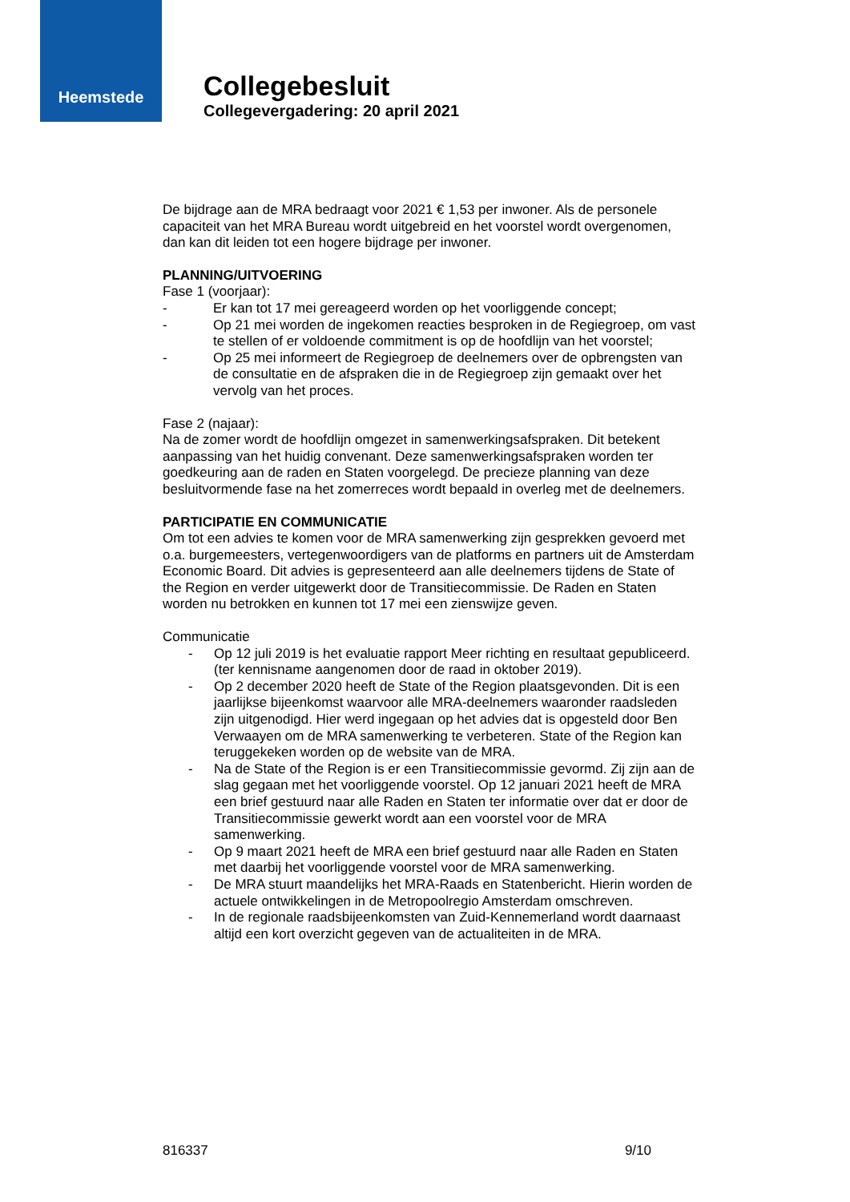Heemstede
Collegebesluit
Collegevergadering: 20 april 2021
De bijdrage aan de MRA bedraagt voor 2021 € 1,53 per inwoner. Als de personele capaciteit van het MRA Bureau wordt uitgebreid en het voorstel wordt overgenomen, dan kan dit leiden tot een hogere bijdrage per inwoner.
PLANNING/UITVOERING
Fase 1 (voorjaar):
- Er kan tot 17 mei gereageerd worden op het voorliggende concept;
- Op 21 mei worden de ingekomen reacties besproken in de Regiegroep, om vast te stellen of er voldoende commitment is op de hoofdlijn van het voorstel;
- Op 25 mei informeert de Regiegroep de deelnemers over de opbrengsten van de consultatie en de afspraken die in de Regiegroep zijn gemaakt over het vervolg van het proces.
Fase 2 (najaar):
Na de zomer wordt de hoofdlijn omgezet in samenwerkingsafspraken. Dit betekent aanpassing van het huidig convenant. Deze samenwerkingsafspraken worden ter goedkeuring aan de raden en Staten voorgelegd. De precieze planning van deze besluitvormende fase na het zomerreces wordt bepaald in overleg met de deelnemers.
PARTICIPATIE EN COMMUNICATIE
Om tot een advies te komen voor de MRA samenwerking zijn gesprekken gevoerd met o.a. burgemeesters, vertegenwoordigers van de platforms en partners uit de Amsterdam Economic Board. Dit advies is gepresenteerd aan alle deelnemers tijdens de State of the Region en verder uitgewerkt door de Transitiecommissie. De Raden en Staten worden nu betrokken en kunnen tot 17 mei een zienswijze geven.
Communicatie
- Op 12 juli 2019 is het evaluatie rapport Meer richting en resultaat gepubliceerd. (ter kennisname aangenomen door de raad in oktober 2019).
- Op 2 december 2020 heeft de State of the Region plaatsgevonden. Dit is een jaarlijkse bijeenkomst waarvoor alle MRA-deelnemers waaronder raadsleden zijn uitgenodigd. Hier werd ingegaan op het advies dat is opgesteld door Ben Verwaayen om de MRA samenwerking te verbeteren. State of the Region kan teruggekeken worden op de website van de MRA.
- Na de State of the Region is er een Transitiecommissie gevormd. Zij zijn aan de slag gegaan met het voorliggende voorstel. Op 12 januari 2021 heeft de MRA een brief gestuurd naar alle Raden en Staten ter informatie over dat er door de Transitiecommissie gewerkt wordt aan een voorstel voor de MRA samenwerking.
- Op 9 maart 2021 heeft de MRA een brief gestuurd naar alle Raden en Staten met daarbij het voorliggende voorstel voor de MRA samenwerking.
- De MRA stuurt maandelijks het MRA-Raads en Statenbericht. Hierin worden de actuele ontwikkelingen in de Metropoolregio Amsterdam omschreven.
- In de regionale raadsbijeenkomsten van Zuid-Kennemerland wordt daarnaast altijd een kort overzicht gegeven van de actualiteiten in de MRA.
816337 9/10